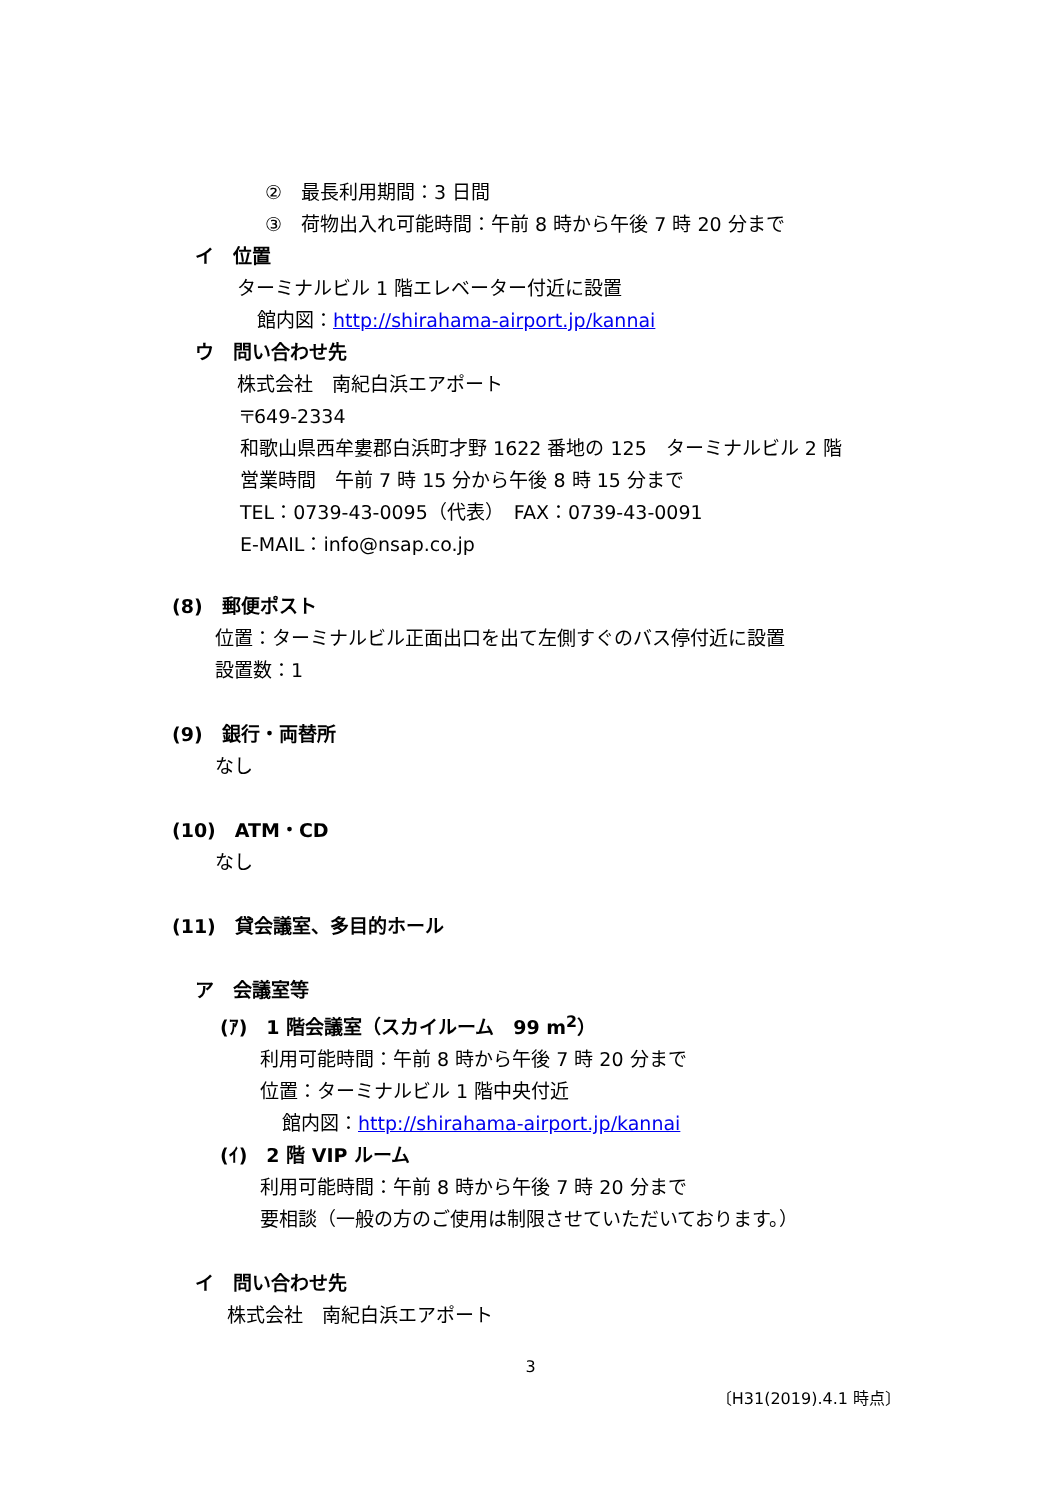②　最長利用期間：3 日間
③　荷物出入れ可能時間：午前 8 時から午後 7 時 20 分まで
イ　位置
ターミナルビル 1 階エレベーター付近に設置
館内図：http://shirahama-airport.jp/kannai
ウ　問い合わせ先
株式会社　南紀白浜エアポート
〒649-2334
和歌山県西牟婁郡白浜町才野 1622 番地の 125　ターミナルビル 2 階
営業時間　午前 7 時 15 分から午後 8 時 15 分まで
TEL：0739-43-0095（代表）　FAX：0739-43-0091
E-MAIL：info@nsap.co.jp
(8)　郵便ポスト
位置：ターミナルビル正面出口を出て左側すぐのバス停付近に設置
設置数：1
(9)　銀行・両替所
なし
(10)　ATM・CD
なし
(11)　貸会議室、多目的ホール
ア　会議室等
(ｱ)　1 階会議室（スカイルーム　99 m<sup>2</sup>）
利用可能時間：午前 8 時から午後 7 時 20 分まで
位置：ターミナルビル 1 階中央付近
館内図：http://shirahama-airport.jp/kannai
(ｲ)　2 階 VIP ルーム
利用可能時間：午前 8 時から午後 7 時 20 分まで
要相談（一般の方のご使用は制限させていただいております。）
イ　問い合わせ先
株式会社　南紀白浜エアポート
3
〔H31(2019).4.1 時点〕